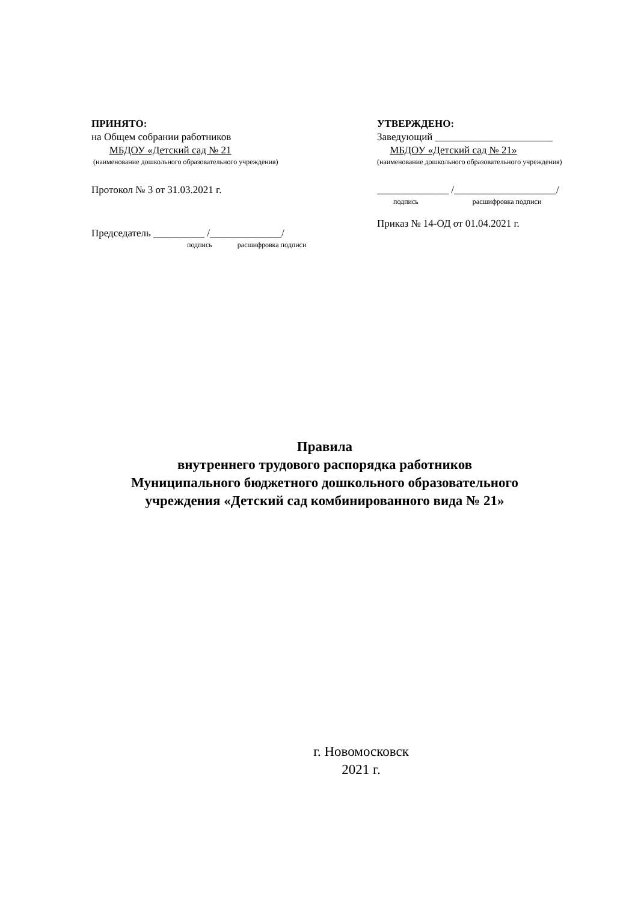ПРИНЯТО:
на Общем собрании работников
МБДОУ «Детский сад № 21
(наименование дошкольного образовательного учреждения)
Протокол № 3 от 31.03.2021 г.
Председатель __________ /______________/
подпись расшифровка подписи
УТВЕРЖДЕНО:
Заведующий _______________________
МБДОУ «Детский сад № 21»
(наименование дошкольного образовательного учреждения)
______________ /____________________/
подпись расшифровка подписи
Приказ № 14-ОД от 01.04.2021 г.
Правила
внутреннего трудового распорядка работников
Муниципального бюджетного дошкольного образовательного
учреждения «Детский сад комбинированного вида № 21»
г. Новомосковск
2021 г.